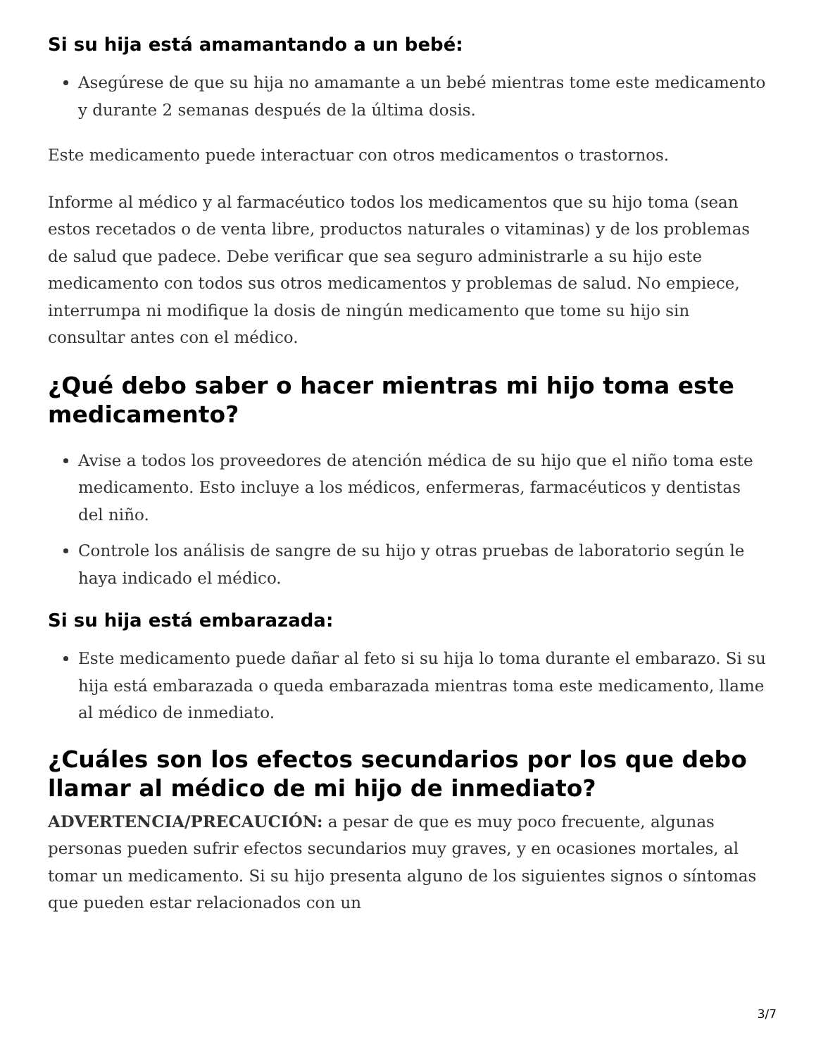Si su hija está amamantando a un bebé:
Asegúrese de que su hija no amamante a un bebé mientras tome este medicamento y durante 2 semanas después de la última dosis.
Este medicamento puede interactuar con otros medicamentos o trastornos.
Informe al médico y al farmacéutico todos los medicamentos que su hijo toma (sean estos recetados o de venta libre, productos naturales o vitaminas) y de los problemas de salud que padece. Debe verificar que sea seguro administrarle a su hijo este medicamento con todos sus otros medicamentos y problemas de salud. No empiece, interrumpa ni modifique la dosis de ningún medicamento que tome su hijo sin consultar antes con el médico.
¿Qué debo saber o hacer mientras mi hijo toma este medicamento?
Avise a todos los proveedores de atención médica de su hijo que el niño toma este medicamento. Esto incluye a los médicos, enfermeras, farmacéuticos y dentistas del niño.
Controle los análisis de sangre de su hijo y otras pruebas de laboratorio según le haya indicado el médico.
Si su hija está embarazada:
Este medicamento puede dañar al feto si su hija lo toma durante el embarazo. Si su hija está embarazada o queda embarazada mientras toma este medicamento, llame al médico de inmediato.
¿Cuáles son los efectos secundarios por los que debo llamar al médico de mi hijo de inmediato?
ADVERTENCIA/PRECAUCIÓN: a pesar de que es muy poco frecuente, algunas personas pueden sufrir efectos secundarios muy graves, y en ocasiones mortales, al tomar un medicamento. Si su hijo presenta alguno de los siguientes signos o síntomas que pueden estar relacionados con un
3/7